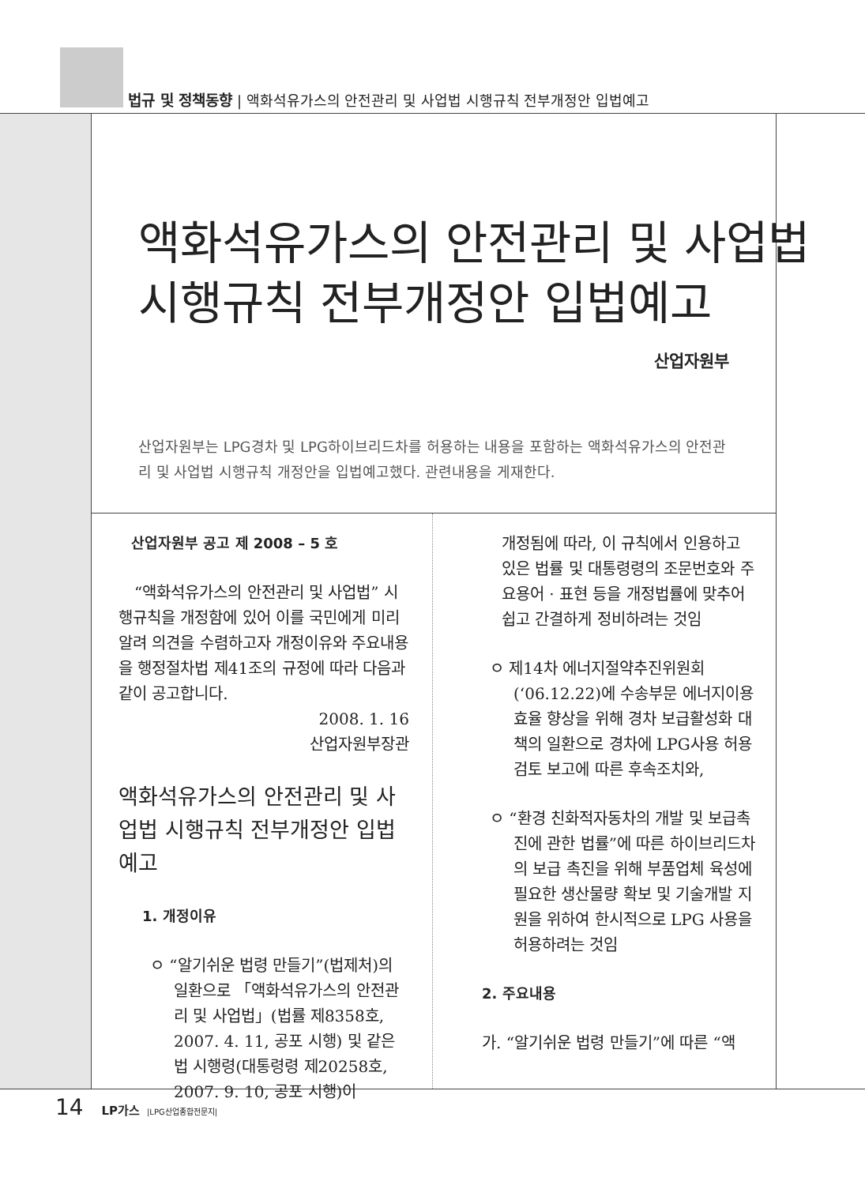법규 및 정책동향 | 액화석유가스의 안전관리 및 사업법 시행규칙 전부개정안 입법예고
액화석유가스의 안전관리 및 사업법
시행규칙 전부개정안 입법예고
산업자원부
산업자원부는 LPG경차 및 LPG하이브리드차를 허용하는 내용을 포함하는 액화석유가스의 안전관리 및 사업법 시행규칙 개정안을 입법예고했다. 관련내용을 게재한다.
산업자원부 공고 제 2008 – 5 호
“액화석유가스의 안전관리 및 사업법” 시행규칙을 개정함에 있어 이를 국민에게 미리 알려 의견을 수렴하고자 개정이유와 주요내용을 행정절차법 제41조의 규정에 따라 다음과 같이 공고합니다.
2008. 1. 16
산업자원부장관
액화석유가스의 안전관리 및 사업법 시행규칙 전부개정안 입법예고
1. 개정이유
ㅇ “알기쉬운 법령 만들기”(법제처)의 일환으로 「액화석유가스의 안전관리 및 사업법」(법률 제8358호, 2007. 4. 11, 공포 시행) 및 같은 법 시행령(대통령령 제20258호, 2007. 9. 10, 공포 시행)이
개정됨에 따라, 이 규칙에서 인용하고 있은 법률 및 대통령령의 조문번호와 주요용어 · 표현 등을 개정법률에 맞추어 쉽고 간결하게 정비하려는 것임
ㅇ 제14차 에너지절약추진위원회 (‘06.12.22)에 수송부문 에너지이용효율 향상을 위해 경차 보급활성화 대책의 일환으로 경차에 LPG사용 허용 검토 보고에 따른 후속조치와,
ㅇ “환경 친화적자동차의 개발 및 보급촉진에 관한 법률”에 따른 하이브리드차의 보급 촉진을 위해 부품업체 육성에 필요한 생산물량 확보 및 기술개발 지원을 위하여 한시적으로 LPG 사용을 허용하려는 것임
2. 주요내용
가. “알기쉬운 법령 만들기”에 따른 “액
14 LP가스 |LPG산업종합전문지|